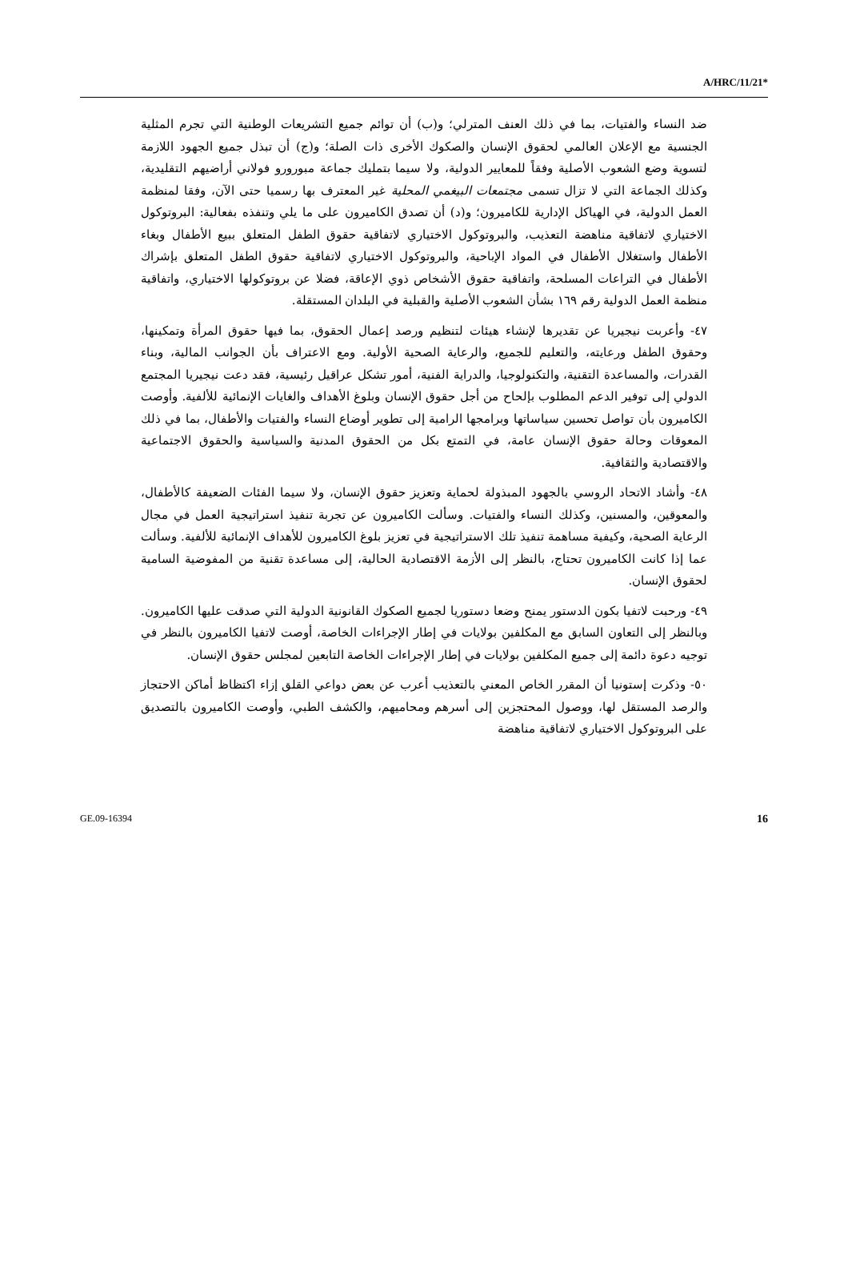A/HRC/11/21*
ضد النساء والفتيات، بما في ذلك العنف المترلي؛ و(ب) أن توائم جميع التشريعات الوطنية التي تجرم المثلية الجنسية مع الإعلان العالمي لحقوق الإنسان والصكوك الأخرى ذات الصلة؛ و(ج) أن تبذل جميع الجهود اللازمة لتسوية وضع الشعوب الأصلية وفقاً للمعايير الدولية، ولا سيما بتمليك جماعة مبورورو فولاني أراضيهم التقليدية، وكذلك الجماعة التي لا تزال تسمى مجتمعات البيغمي المحلية غير المعترف بها رسميا حتى الآن، وفقا لمنظمة العمل الدولية، في الهياكل الإدارية للكاميرون؛ و(د) أن تصدق الكاميرون على ما يلي وتنفذه بفعالية: البروتوكول الاختياري لاتفاقية مناهضة التعذيب، والبروتوكول الاختياري لاتفاقية حقوق الطفل المتعلق ببيع الأطفال وبغاء الأطفال واستغلال الأطفال في المواد الإباحية، والبروتوكول الاختياري لاتفاقية حقوق الطفل المتعلق بإشراك الأطفال في التراعات المسلحة، واتفاقية حقوق الأشخاص ذوي الإعاقة، فضلا عن بروتوكولها الاختياري، واتفاقية منظمة العمل الدولية رقم ١٦٩ بشأن الشعوب الأصلية والقبلية في البلدان المستقلة.
٤٧- وأعربت نيجيريا عن تقديرها لإنشاء هيئات لتنظيم ورصد إعمال الحقوق، بما فيها حقوق المرأة وتمكينها، وحقوق الطفل ورعايته، والتعليم للجميع، والرعاية الصحية الأولية. ومع الاعتراف بأن الجوانب المالية، وبناء القدرات، والمساعدة التقنية، والتكنولوجيا، والدراية الفنية، أمور تشكل عراقيل رئيسية، فقد دعت نيجيريا المجتمع الدولي إلى توفير الدعم المطلوب بإلحاح من أجل حقوق الإنسان وبلوغ الأهداف والغايات الإنمائية للألفية. وأوصت الكاميرون بأن تواصل تحسين سياساتها وبرامجها الرامية إلى تطوير أوضاع النساء والفتيات والأطفال، بما في ذلك المعوقات وحالة حقوق الإنسان عامة، في التمتع بكل من الحقوق المدنية والسياسية والحقوق الاجتماعية والاقتصادية والثقافية.
٤٨- وأشاد الاتحاد الروسي بالجهود المبذولة لحماية وتعزيز حقوق الإنسان، ولا سيما الفئات الضعيفة كالأطفال، والمعوقين، والمسنين، وكذلك النساء والفتيات. وسألت الكاميرون عن تجربة تنفيذ استراتيجية العمل في مجال الرعاية الصحية، وكيفية مساهمة تنفيذ تلك الاستراتيجية في تعزيز بلوغ الكاميرون للأهداف الإنمائية للألفية. وسألت عما إذا كانت الكاميرون تحتاج، بالنظر إلى الأزمة الاقتصادية الحالية، إلى مساعدة تقنية من المفوضية السامية لحقوق الإنسان.
٤٩- ورحبت لاتفيا بكون الدستور يمنح وضعا دستوريا لجميع الصكوك القانونية الدولية التي صدقت عليها الكاميرون. وبالنظر إلى التعاون السابق مع المكلفين بولايات في إطار الإجراءات الخاصة، أوصت لاتفيا الكاميرون بالنظر في توجيه دعوة دائمة إلى جميع المكلفين بولايات في إطار الإجراءات الخاصة التابعين لمجلس حقوق الإنسان.
٥٠- وذكرت إستونيا أن المقرر الخاص المعني بالتعذيب أعرب عن بعض دواعي القلق إزاء اكتظاظ أماكن الاحتجاز والرصد المستقل لها، ووصول المحتجزين إلى أسرهم ومحاميهم، والكشف الطبي، وأوصت الكاميرون بالتصديق على البروتوكول الاختياري لاتفاقية مناهضة
GE.09-16394 16